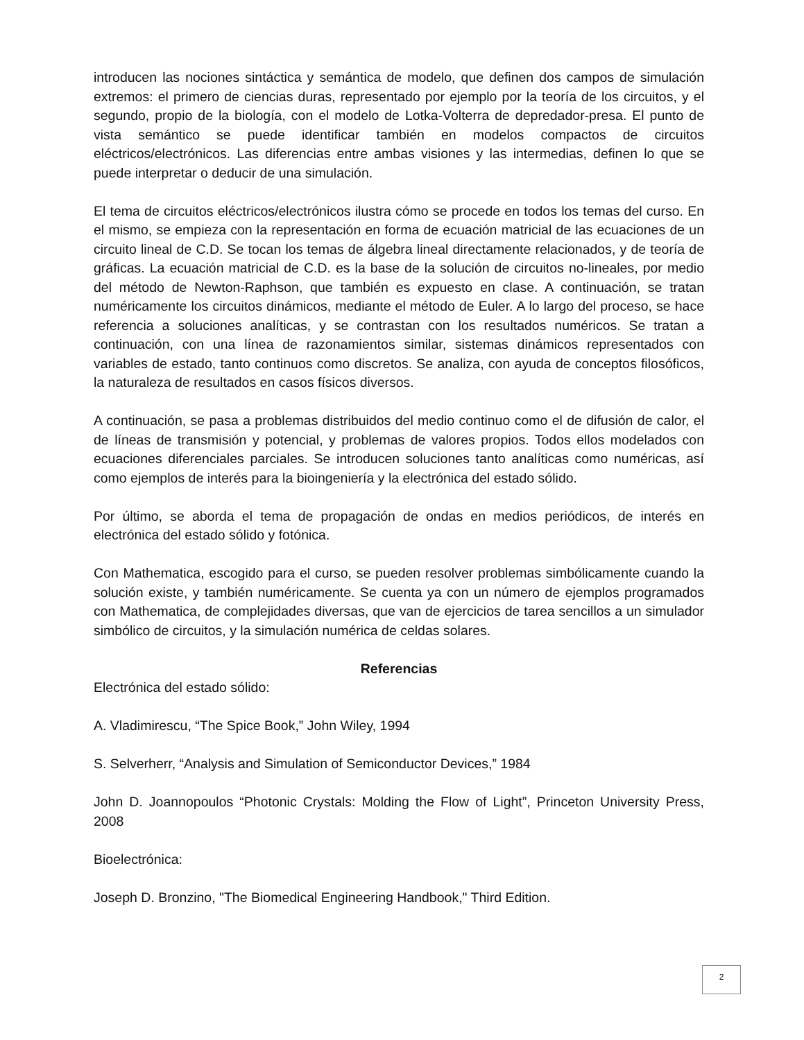introducen las nociones sintáctica y semántica de modelo, que definen dos campos de simulación extremos: el primero de ciencias duras, representado por ejemplo por la teoría de los circuitos, y el segundo, propio de la biología, con el modelo de Lotka-Volterra de depredador-presa. El punto de vista semántico se puede identificar también en modelos compactos de circuitos eléctricos/electrónicos. Las diferencias entre ambas visiones y las intermedias, definen lo que se puede interpretar o deducir de una simulación.
El tema de circuitos eléctricos/electrónicos ilustra cómo se procede en todos los temas del curso. En el mismo, se empieza con la representación en forma de ecuación matricial de las ecuaciones de un circuito lineal de C.D. Se tocan los temas de álgebra lineal directamente relacionados, y de teoría de gráficas. La ecuación matricial de C.D. es la base de la solución de circuitos no-lineales, por medio del método de Newton-Raphson, que también es expuesto en clase. A continuación, se tratan numéricamente los circuitos dinámicos, mediante el método de Euler. A lo largo del proceso, se hace referencia a soluciones analíticas, y se contrastan con los resultados numéricos. Se tratan a continuación, con una línea de razonamientos similar, sistemas dinámicos representados con variables de estado, tanto continuos como discretos. Se analiza, con ayuda de conceptos filosóficos, la naturaleza de resultados en casos físicos diversos.
A continuación, se pasa a problemas distribuidos del medio continuo como el de difusión de calor, el de líneas de transmisión y potencial, y problemas de valores propios. Todos ellos modelados con ecuaciones diferenciales parciales. Se introducen soluciones tanto analíticas como numéricas, así como ejemplos de interés para la bioingeniería y la electrónica del estado sólido.
Por último, se aborda el tema de propagación de ondas en medios periódicos, de interés en electrónica del estado sólido y fotónica.
Con Mathematica, escogido para el curso, se pueden resolver problemas simbólicamente cuando la solución existe, y también numéricamente. Se cuenta ya con un número de ejemplos programados con Mathematica, de complejidades diversas, que van de ejercicios de tarea sencillos a un simulador simbólico de circuitos, y la simulación numérica de celdas solares.
Referencias
Electrónica del estado sólido:
A. Vladimirescu, “The Spice Book,” John Wiley, 1994
S. Selverherr, “Analysis and Simulation of Semiconductor Devices,” 1984
John D. Joannopoulos “Photonic Crystals: Molding the Flow of Light”, Princeton University Press, 2008
Bioelectrónica:
Joseph D. Bronzino, "The Biomedical Engineering Handbook," Third Edition.
2